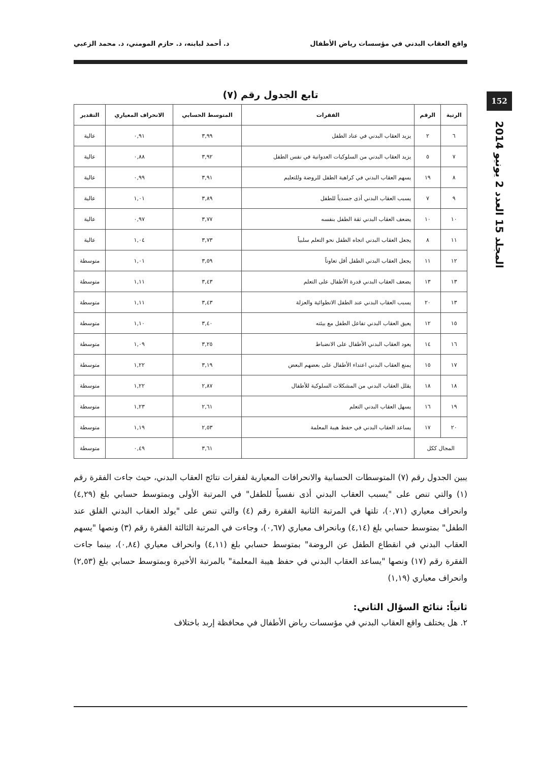واقع العقاب البدني في مؤسسات رياض الأطفال د. أحمد لبابنه، د. حازم المومني، د. محمد الزعبي
152
المجلد 15 العدد 2 يونيو 2014
تابع الجدول رقم (٧)
| الرتبة | الرقم | الفقرات | المتوسط الحسابي | الانحراف المعياري | التقدير |
| --- | --- | --- | --- | --- | --- |
| ٦ | ٢ | يزيد العقاب البدني في عناد الطفل | ٣,٩٩ | ٠,٩١ | عالية |
| ٧ | ٥ | يزيد العقاب البدني من السلوكيات العدوانية في نفس الطفل | ٣,٩٢ | ٠,٨٨ | عالية |
| ٨ | ١٩ | يسهم العقاب البدني في كراهية الطفل للروضة وللتعليم | ٣,٩١ | ٠,٩٩ | عالية |
| ٩ | ٧ | يسبب العقاب البدني أذى جسدياً للطفل | ٣,٨٩ | ١,٠١ | عالية |
| ١٠ | ١٠ | يضعف العقاب البدني ثقة الطفل بنفسه | ٣,٧٧ | ٠,٩٧ | عالية |
| ١١ | ٨ | يجعل العقاب البدني اتجاه الطفل نحو التعلم سلبياً | ٣,٧٣ | ١,٠٤ | عالية |
| ١٢ | ١١ | يجعل العقاب البدني الطفل أقل تعاوناً | ٣,٥٩ | ١,٠١ | متوسطة |
| ١٣ | ١٣ | يضعف العقاب البدني قدرة الأطفال على التعلم | ٣,٤٣ | ١,١١ | متوسطة |
| ١٣ | ٢٠ | يسبب العقاب البدني عند الطفل الانطوائية والعزلة | ٣,٤٣ | ١,١١ | متوسطة |
| ١٥ | ١٢ | يعيق العقاب البدني تفاعل الطفل مع بيئته | ٣,٤٠ | ١,١٠ | متوسطة |
| ١٦ | ١٤ | يعود العقاب البدني الأطفال على الانضباط | ٣,٢٥ | ١,٠٩ | متوسطة |
| ١٧ | ١٥ | يمنع العقاب البدني اعتداء الأطفال على بعضهم البعض | ٣,١٩ | ١,٢٢ | متوسطة |
| ١٨ | ١٨ | يقلل العقاب البدني من المشكلات السلوكية للأطفال | ٢,٨٧ | ١,٢٢ | متوسطة |
| ١٩ | ١٦ | يسهل العقاب البدني التعلم | ٢,٦١ | ١,٢٣ | متوسطة |
| ٢٠ | ١٧ | يساعد العقاب البدني في حفظ هيبة المعلمة | ٢,٥٣ | ١,١٩ | متوسطة |
| المجال ككل | | | ٣,٦١ | ٠,٤٩ | متوسطة |
يبين الجدول رقم (٧) المتوسطات الحسابية والانحرافات المعيارية لفقرات نتائج العقاب البدني، حيث جاءت الفقرة رقم (١) والتي تنص على "يسبب العقاب البدني أذى نفسياً للطفل" في المرتبة الأولى وبمتوسط حسابي بلغ (٤,٢٩) وانحراف معياري (٠,٧١)، تلتها في المرتبة الثانية الفقرة رقم (٤) والتي تنص على "يولد العقاب البدني القلق عند الطفل" بمتوسط حسابي بلغ (٤,١٤) وبانحراف معياري (٠,٦٧)، وجاءت في المرتبة الثالثة الفقرة رقم (٣) ونصها "يسهم العقاب البدني في انقطاع الطفل عن الروضة" بمتوسط حسابي بلغ (٤,١١) وانحراف معياري (٠,٨٤)، بينما جاءت الفقرة رقم (١٧) ونصها "يساعد العقاب البدني في حفظ هيبة المعلمة" بالمرتبة الأخيرة وبمتوسط حسابي بلغ (٢,٥٣) وانحراف معياري (١,١٩)
ثانياً: نتائج السؤال الثاني:
٢. هل يختلف واقع العقاب البدني في مؤسسات رياض الأطفال في محافظة إربد باختلاف